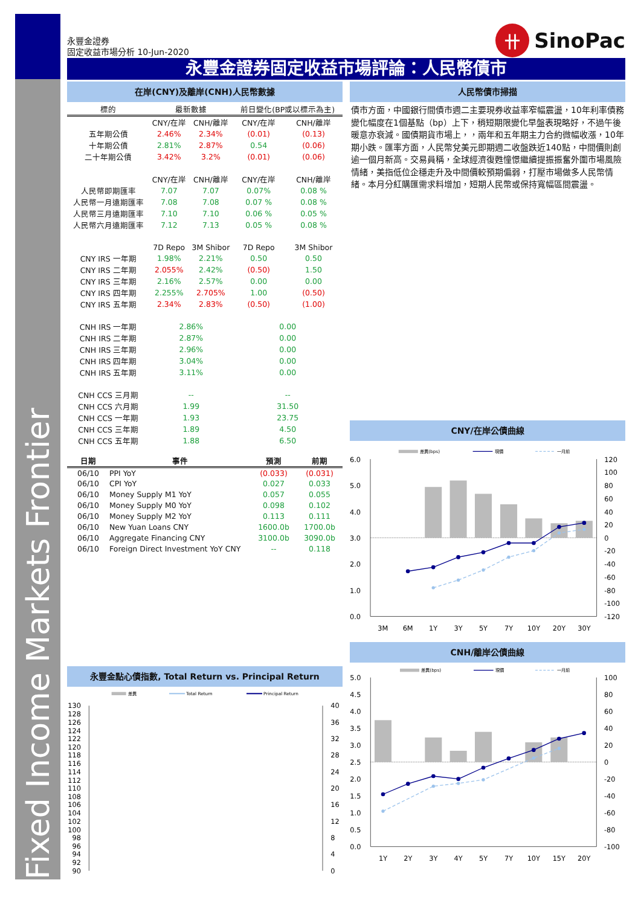Fixed Income Markets Frontier
永豐金證券
固定收益市場分析 10-Jun-2020
卄
SinoPac
永豐金證券固定收益市場評論：人民幣債市
在岸(CNY)及離岸(CNH)人民幣數據
| 標的 | 最新數據 | | 前日變化(BP或以標示為主) | |
| --- | --- | --- | --- | --- |
| | CNY/在岸 | CNH/離岸 | CNY/在岸 | CNH/離岸 |
| 五年期公債 | 2.46% | 2.34% | (0.01) | (0.13) |
| 十年期公債 | 2.81% | 2.87% | 0.54 | (0.06) |
| 二十年期公債 | 3.42% | 3.2% | (0.01) | (0.06) |
| | CNY/在岸 | CNH/離岸 | CNY/在岸 | CNH/離岸 |
| 人民幣即期匯率 | 7.07 | 7.07 | 0.07% | 0.08 % |
| 人民幣一月遠期匯率 | 7.08 | 7.08 | 0.07 % | 0.08 % |
| 人民幣三月遠期匯率 | 7.10 | 7.10 | 0.06 % | 0.05 % |
| 人民幣六月遠期匯率 | 7.12 | 7.13 | 0.05 % | 0.08 % |
| | 7D Repo | 3M Shibor | 7D Repo | 3M Shibor |
| CNY IRS 一年期 | 1.98% | 2.21% | 0.50 | 0.50 |
| CNY IRS 二年期 | 2.055% | 2.42% | (0.50) | 1.50 |
| CNY IRS 三年期 | 2.16% | 2.57% | 0.00 | 0.00 |
| CNY IRS 四年期 | 2.255% | 2.705% | 1.00 | (0.50) |
| CNY IRS 五年期 | 2.34% | 2.83% | (0.50) | (1.00) |
| CNH IRS 一年期 | 2.86% | | 0.00 | |
| CNH IRS 二年期 | 2.87% | | 0.00 | |
| CNH IRS 三年期 | 2.96% | | 0.00 | |
| CNH IRS 四年期 | 3.04% | | 0.00 | |
| CNH IRS 五年期 | 3.11% | | 0.00 | |
| CNH CCS 三月期 | -- | | -- | |
| CNH CCS 六月期 | 1.99 | | 31.50 | |
| CNH CCS 一年期 | 1.93 | | 23.75 | |
| CNH CCS 三年期 | 1.89 | | 4.50 | |
| CNH CCS 五年期 | 1.88 | | 6.50 | |
| 日期 | 事件 | 預測 | 前期 |
| --- | --- | --- | --- |
| 06/10 | PPI YoY | (0.033) | (0.031) |
| 06/10 | CPI YoY | 0.027 | 0.033 |
| 06/10 | Money Supply M1 YoY | 0.057 | 0.055 |
| 06/10 | Money Supply M0 YoY | 0.098 | 0.102 |
| 06/10 | Money Supply M2 YoY | 0.113 | 0.111 |
| 06/10 | New Yuan Loans CNY | 1600.0b | 1700.0b |
| 06/10 | Aggregate Financing CNY | 3100.0b | 3090.0b |
| 06/10 | Foreign Direct Investment YoY CNY | -- | 0.118 |
永豐金點心債指數, Total Return vs. Principal Return
差異
Total Return
Principal Return
130
128
126
124
122
120
118
116
114
112
110
108
106
104
102
100
98
96
94
92
90
40
36
32
28
24
20
16
12
8
4
0
人民幣債市掃描
債市方面，中國銀行間債市週二主要現券收益率窄幅震盪，10年利率債務變化幅度在1個基點（bp）上下，稍短期限變化早盤表現略好，不過午後暖意亦衰減。國債期貨市場上，，兩年和五年期主力合約微幅收漲，10年期小跌。匯率方面，人民幣兌美元即期週二收盤跌近140點，中間價則創逾一個月新高。交易員稱，全球經濟復甦憧憬繼續提振振奮外圍市場風險情緒，美指低位企穩走升及中間價較預期偏弱，打壓市場做多人民幣情緒。本月分紅購匯需求料增加，短期人民幣或保持寬幅區間震盪。
CNY/在岸公債曲線
差異(bps)
現價
一月前
6.0
5.0
4.0
3.0
2.0
1.0
0.0
120
100
80
60
40
20
0
-20
-40
-60
-80
-100
-120
3M
6M
1Y
3Y
5Y
7Y
10Y
20Y
30Y
CNH/離岸公債曲線
差異(bps)
現價
一月前
5.0
4.5
4.0
3.5
3.0
2.5
2.0
1.5
1.0
0.5
0.0
100
80
60
40
20
0
-20
-40
-60
-80
-100
1Y
2Y
3Y
4Y
5Y
7Y
10Y
15Y
20Y